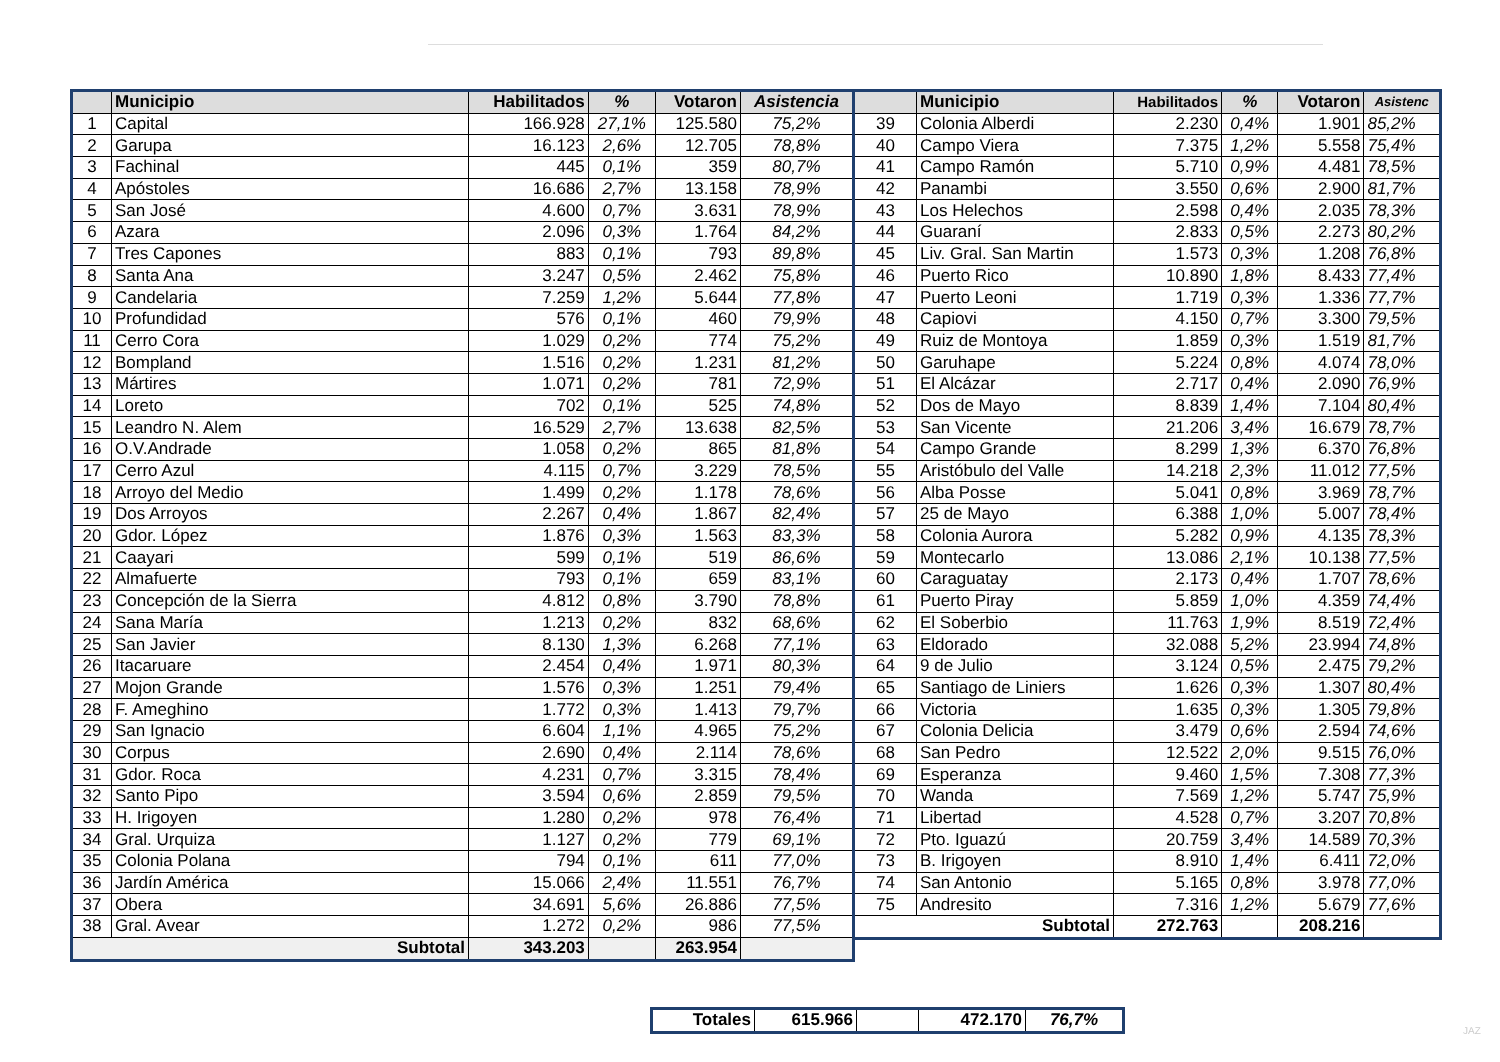| | Municipio | Habilitados | % | Votaron | Asistencia |
| --- | --- | --- | --- | --- | --- |
| 1 | Capital | 166.928 | 27,1% | 125.580 | 75,2% |
| 2 | Garupa | 16.123 | 2,6% | 12.705 | 78,8% |
| 3 | Fachinal | 445 | 0,1% | 359 | 80,7% |
| 4 | Apóstoles | 16.686 | 2,7% | 13.158 | 78,9% |
| 5 | San José | 4.600 | 0,7% | 3.631 | 78,9% |
| 6 | Azara | 2.096 | 0,3% | 1.764 | 84,2% |
| 7 | Tres Capones | 883 | 0,1% | 793 | 89,8% |
| 8 | Santa Ana | 3.247 | 0,5% | 2.462 | 75,8% |
| 9 | Candelaria | 7.259 | 1,2% | 5.644 | 77,8% |
| 10 | Profundidad | 576 | 0,1% | 460 | 79,9% |
| 11 | Cerro Cora | 1.029 | 0,2% | 774 | 75,2% |
| 12 | Bompland | 1.516 | 0,2% | 1.231 | 81,2% |
| 13 | Mártires | 1.071 | 0,2% | 781 | 72,9% |
| 14 | Loreto | 702 | 0,1% | 525 | 74,8% |
| 15 | Leandro N. Alem | 16.529 | 2,7% | 13.638 | 82,5% |
| 16 | O.V.Andrade | 1.058 | 0,2% | 865 | 81,8% |
| 17 | Cerro Azul | 4.115 | 0,7% | 3.229 | 78,5% |
| 18 | Arroyo del Medio | 1.499 | 0,2% | 1.178 | 78,6% |
| 19 | Dos Arroyos | 2.267 | 0,4% | 1.867 | 82,4% |
| 20 | Gdor. López | 1.876 | 0,3% | 1.563 | 83,3% |
| 21 | Caayari | 599 | 0,1% | 519 | 86,6% |
| 22 | Almafuerte | 793 | 0,1% | 659 | 83,1% |
| 23 | Concepción de la Sierra | 4.812 | 0,8% | 3.790 | 78,8% |
| 24 | Sana María | 1.213 | 0,2% | 832 | 68,6% |
| 25 | San Javier | 8.130 | 1,3% | 6.268 | 77,1% |
| 26 | Itacaruare | 2.454 | 0,4% | 1.971 | 80,3% |
| 27 | Mojon Grande | 1.576 | 0,3% | 1.251 | 79,4% |
| 28 | F. Ameghino | 1.772 | 0,3% | 1.413 | 79,7% |
| 29 | San Ignacio | 6.604 | 1,1% | 4.965 | 75,2% |
| 30 | Corpus | 2.690 | 0,4% | 2.114 | 78,6% |
| 31 | Gdor. Roca | 4.231 | 0,7% | 3.315 | 78,4% |
| 32 | Santo Pipo | 3.594 | 0,6% | 2.859 | 79,5% |
| 33 | H. Irigoyen | 1.280 | 0,2% | 978 | 76,4% |
| 34 | Gral. Urquiza | 1.127 | 0,2% | 779 | 69,1% |
| 35 | Colonia Polana | 794 | 0,1% | 611 | 77,0% |
| 36 | Jardín América | 15.066 | 2,4% | 11.551 | 76,7% |
| 37 | Obera | 34.691 | 5,6% | 26.886 | 77,5% |
| 38 | Gral. Avear | 1.272 | 0,2% | 986 | 77,5% |
| Subtotal | | 343.203 | | 263.954 | |
| | Municipio | Habilitados | % | Votaron | Asistenc |
| --- | --- | --- | --- | --- | --- |
| 39 | Colonia Alberdi | 2.230 | 0,4% | 1.901 | 85,2% |
| 40 | Campo Viera | 7.375 | 1,2% | 5.558 | 75,4% |
| 41 | Campo Ramón | 5.710 | 0,9% | 4.481 | 78,5% |
| 42 | Panambi | 3.550 | 0,6% | 2.900 | 81,7% |
| 43 | Los Helechos | 2.598 | 0,4% | 2.035 | 78,3% |
| 44 | Guaraní | 2.833 | 0,5% | 2.273 | 80,2% |
| 45 | Liv. Gral. San Martin | 1.573 | 0,3% | 1.208 | 76,8% |
| 46 | Puerto Rico | 10.890 | 1,8% | 8.433 | 77,4% |
| 47 | Puerto Leoni | 1.719 | 0,3% | 1.336 | 77,7% |
| 48 | Capiovi | 4.150 | 0,7% | 3.300 | 79,5% |
| 49 | Ruiz de Montoya | 1.859 | 0,3% | 1.519 | 81,7% |
| 50 | Garuhape | 5.224 | 0,8% | 4.074 | 78,0% |
| 51 | El Alcázar | 2.717 | 0,4% | 2.090 | 76,9% |
| 52 | Dos de Mayo | 8.839 | 1,4% | 7.104 | 80,4% |
| 53 | San Vicente | 21.206 | 3,4% | 16.679 | 78,7% |
| 54 | Campo Grande | 8.299 | 1,3% | 6.370 | 76,8% |
| 55 | Aristóbulo del Valle | 14.218 | 2,3% | 11.012 | 77,5% |
| 56 | Alba Posse | 5.041 | 0,8% | 3.969 | 78,7% |
| 57 | 25 de Mayo | 6.388 | 1,0% | 5.007 | 78,4% |
| 58 | Colonia Aurora | 5.282 | 0,9% | 4.135 | 78,3% |
| 59 | Montecarlo | 13.086 | 2,1% | 10.138 | 77,5% |
| 60 | Caraguatay | 2.173 | 0,4% | 1.707 | 78,6% |
| 61 | Puerto Piray | 5.859 | 1,0% | 4.359 | 74,4% |
| 62 | El Soberbio | 11.763 | 1,9% | 8.519 | 72,4% |
| 63 | Eldorado | 32.088 | 5,2% | 23.994 | 74,8% |
| 64 | 9 de Julio | 3.124 | 0,5% | 2.475 | 79,2% |
| 65 | Santiago de Liniers | 1.626 | 0,3% | 1.307 | 80,4% |
| 66 | Victoria | 1.635 | 0,3% | 1.305 | 79,8% |
| 67 | Colonia Delicia | 3.479 | 0,6% | 2.594 | 74,6% |
| 68 | San Pedro | 12.522 | 2,0% | 9.515 | 76,0% |
| 69 | Esperanza | 9.460 | 1,5% | 7.308 | 77,3% |
| 70 | Wanda | 7.569 | 1,2% | 5.747 | 75,9% |
| 71 | Libertad | 4.528 | 0,7% | 3.207 | 70,8% |
| 72 | Pto. Iguazú | 20.759 | 3,4% | 14.589 | 70,3% |
| 73 | B. Irigoyen | 8.910 | 1,4% | 6.411 | 72,0% |
| 74 | San Antonio | 5.165 | 0,8% | 3.978 | 77,0% |
| 75 | Andresito | 7.316 | 1,2% | 5.679 | 77,6% |
| Subtotal | | 272.763 | | 208.216 | |
| Totales | 615.966 | | 472.170 | 76,7% |
JAZ